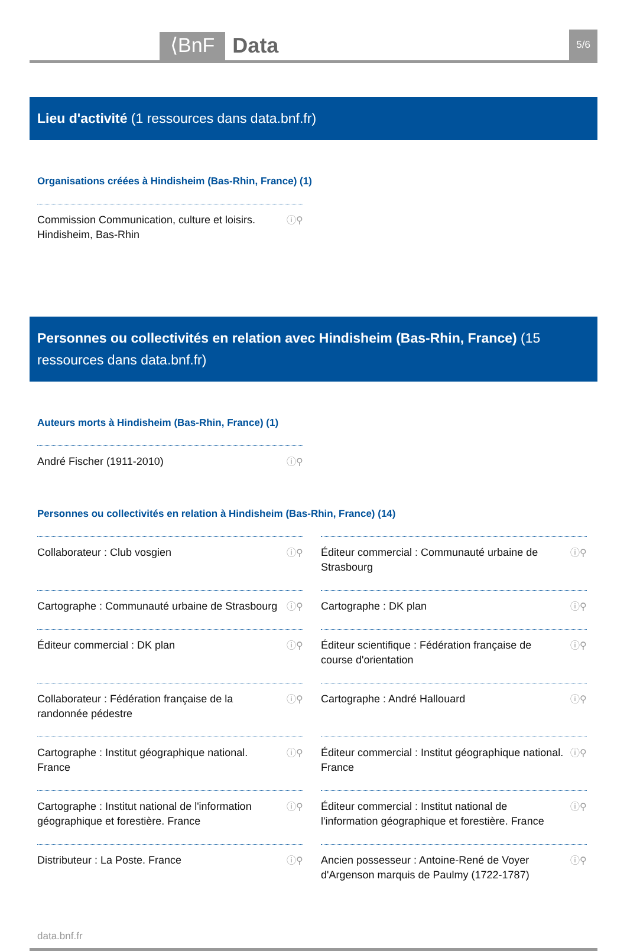⟨BnF Data 5/6
Lieu d'activité (1 ressources dans data.bnf.fr)
Organisations créées à Hindisheim (Bas-Rhin, France) (1)
Commission Communication, culture et loisirs. Hindisheim, Bas-Rhin ⓘ⚲
Personnes ou collectivités en relation avec Hindisheim (Bas-Rhin, France) (15 ressources dans data.bnf.fr)
Auteurs morts à Hindisheim (Bas-Rhin, France) (1)
André Fischer (1911-2010) ⓘ⚲
Personnes ou collectivités en relation à Hindisheim (Bas-Rhin, France) (14)
Collaborateur : Club vosgien ⓘ⚲
Éditeur commercial : Communauté urbaine de Strasbourg ⓘ⚲
Cartographe : Communauté urbaine de Strasbourg ⓘ⚲
Cartographe : DK plan ⓘ⚲
Éditeur commercial : DK plan ⓘ⚲
Éditeur scientifique : Fédération française de course d'orientation ⓘ⚲
Collaborateur : Fédération française de la randonnée pédestre ⓘ⚲
Cartographe : André Hallouard ⓘ⚲
Cartographe : Institut géographique national. France ⓘ⚲
Éditeur commercial : Institut géographique national. France ⓘ⚲
Cartographe : Institut national de l'information géographique et forestière. France ⓘ⚲
Éditeur commercial : Institut national de l'information géographique et forestière. France ⓘ⚲
Distributeur : La Poste. France ⓘ⚲
Ancien possesseur : Antoine-René de Voyer d'Argenson marquis de Paulmy (1722-1787) ⓘ⚲
data.bnf.fr